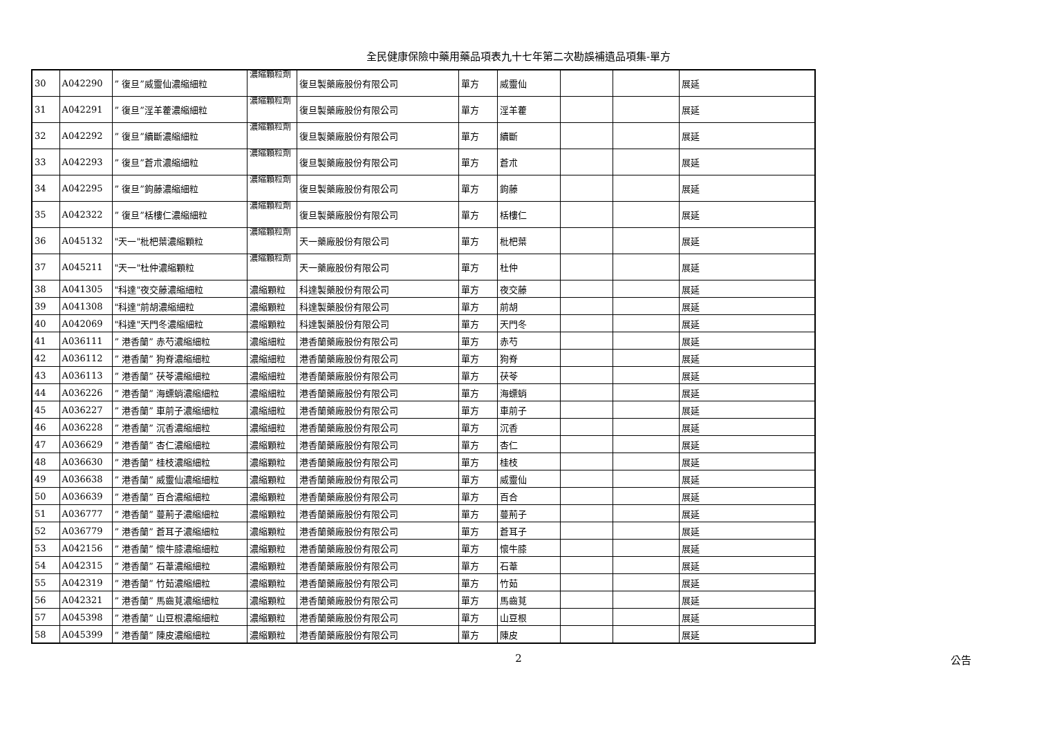全民健康保險中藥用藥品項表九十七年第二次勘誤補遺品項集-單方
| 30 | A042290 | ” 復旦”威靈仙濃縮細粒 | 濃縮顆粒劑 | 復旦製藥廠股份有限公司 | 單方 | 威靈仙 | | | 展延 |
| 31 | A042291 | ” 復旦”淫羊藿濃縮細粒 | 濃縮顆粒劑 | 復旦製藥廠股份有限公司 | 單方 | 淫羊藿 | | | 展延 |
| 32 | A042292 | ” 復旦”續斷濃縮細粒 | 濃縮顆粒劑 | 復旦製藥廠股份有限公司 | 單方 | 續斷 | | | 展延 |
| 33 | A042293 | ” 復旦”蒼朮濃縮細粒 | 濃縮顆粒劑 | 復旦製藥廠股份有限公司 | 單方 | 蒼朮 | | | 展延 |
| 34 | A042295 | ” 復旦”鉤藤濃縮細粒 | 濃縮顆粒劑 | 復旦製藥廠股份有限公司 | 單方 | 鉤藤 | | | 展延 |
| 35 | A042322 | ” 復旦”栝樓仁濃縮細粒 | 濃縮顆粒劑 | 復旦製藥廠股份有限公司 | 單方 | 栝樓仁 | | | 展延 |
| 36 | A045132 | "天一"枇杷葉濃縮顆粒 | 濃縮顆粒劑 | 天一藥廠股份有限公司 | 單方 | 枇杷葉 | | | 展延 |
| 37 | A045211 | "天一"杜仲濃縮顆粒 | 濃縮顆粒劑 | 天一藥廠股份有限公司 | 單方 | 杜仲 | | | 展延 |
| 38 | A041305 | "科達"夜交藤濃縮細粒 | 濃縮顆粒 | 科達製藥股份有限公司 | 單方 | 夜交藤 | | | 展延 |
| 39 | A041308 | "科達"前胡濃縮細粒 | 濃縮顆粒 | 科達製藥股份有限公司 | 單方 | 前胡 | | | 展延 |
| 40 | A042069 | "科達"天門冬濃縮細粒 | 濃縮顆粒 | 科達製藥股份有限公司 | 單方 | 天門冬 | | | 展延 |
| 41 | A036111 | ” 港香蘭” 赤芍濃縮細粒 | 濃縮細粒 | 港香蘭藥廠股份有限公司 | 單方 | 赤芍 | | | 展延 |
| 42 | A036112 | ” 港香蘭” 狗脊濃縮細粒 | 濃縮細粒 | 港香蘭藥廠股份有限公司 | 單方 | 狗脊 | | | 展延 |
| 43 | A036113 | ” 港香蘭” 茯苓濃縮細粒 | 濃縮細粒 | 港香蘭藥廠股份有限公司 | 單方 | 茯苓 | | | 展延 |
| 44 | A036226 | ” 港香蘭” 海螵蛸濃縮細粒 | 濃縮細粒 | 港香蘭藥廠股份有限公司 | 單方 | 海螵蛸 | | | 展延 |
| 45 | A036227 | ” 港香蘭” 車前子濃縮細粒 | 濃縮細粒 | 港香蘭藥廠股份有限公司 | 單方 | 車前子 | | | 展延 |
| 46 | A036228 | ” 港香蘭” 沉香濃縮細粒 | 濃縮細粒 | 港香蘭藥廠股份有限公司 | 單方 | 沉香 | | | 展延 |
| 47 | A036629 | ” 港香蘭” 杏仁濃縮細粒 | 濃縮顆粒 | 港香蘭藥廠股份有限公司 | 單方 | 杏仁 | | | 展延 |
| 48 | A036630 | ” 港香蘭” 桂枝濃縮細粒 | 濃縮顆粒 | 港香蘭藥廠股份有限公司 | 單方 | 桂枝 | | | 展延 |
| 49 | A036638 | ” 港香蘭” 威靈仙濃縮細粒 | 濃縮顆粒 | 港香蘭藥廠股份有限公司 | 單方 | 威靈仙 | | | 展延 |
| 50 | A036639 | ” 港香蘭” 百合濃縮細粒 | 濃縮顆粒 | 港香蘭藥廠股份有限公司 | 單方 | 百合 | | | 展延 |
| 51 | A036777 | ” 港香蘭” 蔓荊子濃縮細粒 | 濃縮顆粒 | 港香蘭藥廠股份有限公司 | 單方 | 蔓荊子 | | | 展延 |
| 52 | A036779 | ” 港香蘭” 蒼耳子濃縮細粒 | 濃縮顆粒 | 港香蘭藥廠股份有限公司 | 單方 | 蒼耳子 | | | 展延 |
| 53 | A042156 | ” 港香蘭” 懷牛膝濃縮細粒 | 濃縮顆粒 | 港香蘭藥廠股份有限公司 | 單方 | 懷牛膝 | | | 展延 |
| 54 | A042315 | ” 港香蘭” 石葦濃縮細粒 | 濃縮顆粒 | 港香蘭藥廠股份有限公司 | 單方 | 石葦 | | | 展延 |
| 55 | A042319 | ” 港香蘭” 竹茹濃縮細粒 | 濃縮顆粒 | 港香蘭藥廠股份有限公司 | 單方 | 竹茹 | | | 展延 |
| 56 | A042321 | ” 港香蘭” 馬齒莧濃縮細粒 | 濃縮顆粒 | 港香蘭藥廠股份有限公司 | 單方 | 馬齒莧 | | | 展延 |
| 57 | A045398 | ” 港香蘭” 山豆根濃縮細粒 | 濃縮顆粒 | 港香蘭藥廠股份有限公司 | 單方 | 山豆根 | | | 展延 |
| 58 | A045399 | ” 港香蘭” 陳皮濃縮細粒 | 濃縮顆粒 | 港香蘭藥廠股份有限公司 | 單方 | 陳皮 | | | 展延 |
2 公告